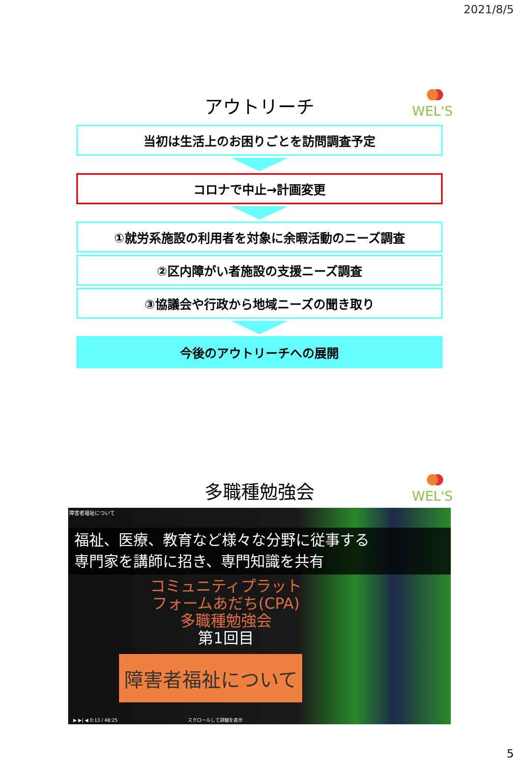2021/8/5
WEL'S
アウトリーチ
当初は生活上のお困りごとを訪問調査予定
コロナで中止→計画変更
①就労系施設の利用者を対象に余暇活動のニーズ調査
②区内障がい者施設の支援ニーズ調査
③協議会や行政から地域ニーズの聞き取り
今後のアウトリーチへの展開
WEL'S
多職種勉強会
障害者福祉について
福祉、医療、教育など様々な分野に従事する
専門家を講師に招き、専門知識を共有
コミュニティプラット
フォームあだち(CPA)
多職種勉強会
第1回目
障害者福祉について
▶ ▶| ◀ 0:13 / 48:25 スクロールして詳細を表示
5